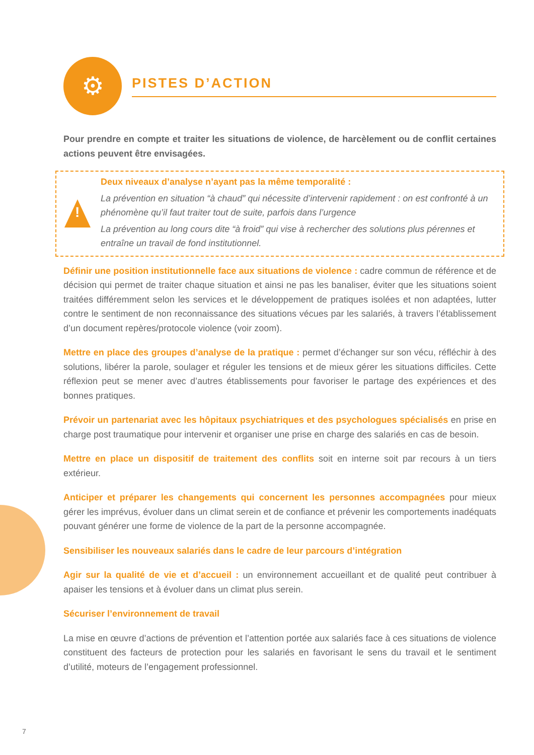⚙
PISTES D’ACTION
Pour prendre en compte et traiter les situations de violence, de harcèlement ou de conflit certaines actions peuvent être envisagées.
!
Deux niveaux d’analyse n’ayant pas la même temporalité :
La prévention en situation “à chaud” qui nécessite d’intervenir rapidement : on est confronté à un phénomène qu’il faut traiter tout de suite, parfois dans l’urgence
La prévention au long cours dite “à froid” qui vise à rechercher des solutions plus pérennes et entraîne un travail de fond institutionnel.
Définir une position institutionnelle face aux situations de violence : cadre commun de référence et de décision qui permet de traiter chaque situation et ainsi ne pas les banaliser, éviter que les situations soient traitées différemment selon les services et le développement de pratiques isolées et non adaptées, lutter contre le sentiment de non reconnaissance des situations vécues par les salariés, à travers l’établissement d’un document repères/protocole violence (voir zoom).
Mettre en place des groupes d’analyse de la pratique : permet d’échanger sur son vécu, réfléchir à des solutions, libérer la parole, soulager et réguler les tensions et de mieux gérer les situations difficiles. Cette réflexion peut se mener avec d’autres établissements pour favoriser le partage des expériences et des bonnes pratiques.
Prévoir un partenariat avec les hôpitaux psychiatriques et des psychologues spécialisés en prise en charge post traumatique pour intervenir et organiser une prise en charge des salariés en cas de besoin.
Mettre en place un dispositif de traitement des conflits soit en interne soit par recours à un tiers extérieur.
Anticiper et préparer les changements qui concernent les personnes accompagnées pour mieux gérer les imprévus, évoluer dans un climat serein et de confiance et prévenir les comportements inadéquats pouvant générer une forme de violence de la part de la personne accompagnée.
Sensibiliser les nouveaux salariés dans le cadre de leur parcours d’intégration
Agir sur la qualité de vie et d’accueil : un environnement accueillant et de qualité peut contribuer à apaiser les tensions et à évoluer dans un climat plus serein.
Sécuriser l’environnement de travail
La mise en œuvre d’actions de prévention et l’attention portée aux salariés face à ces situations de violence constituent des facteurs de protection pour les salariés en favorisant le sens du travail et le sentiment d’utilité, moteurs de l’engagement professionnel.
7